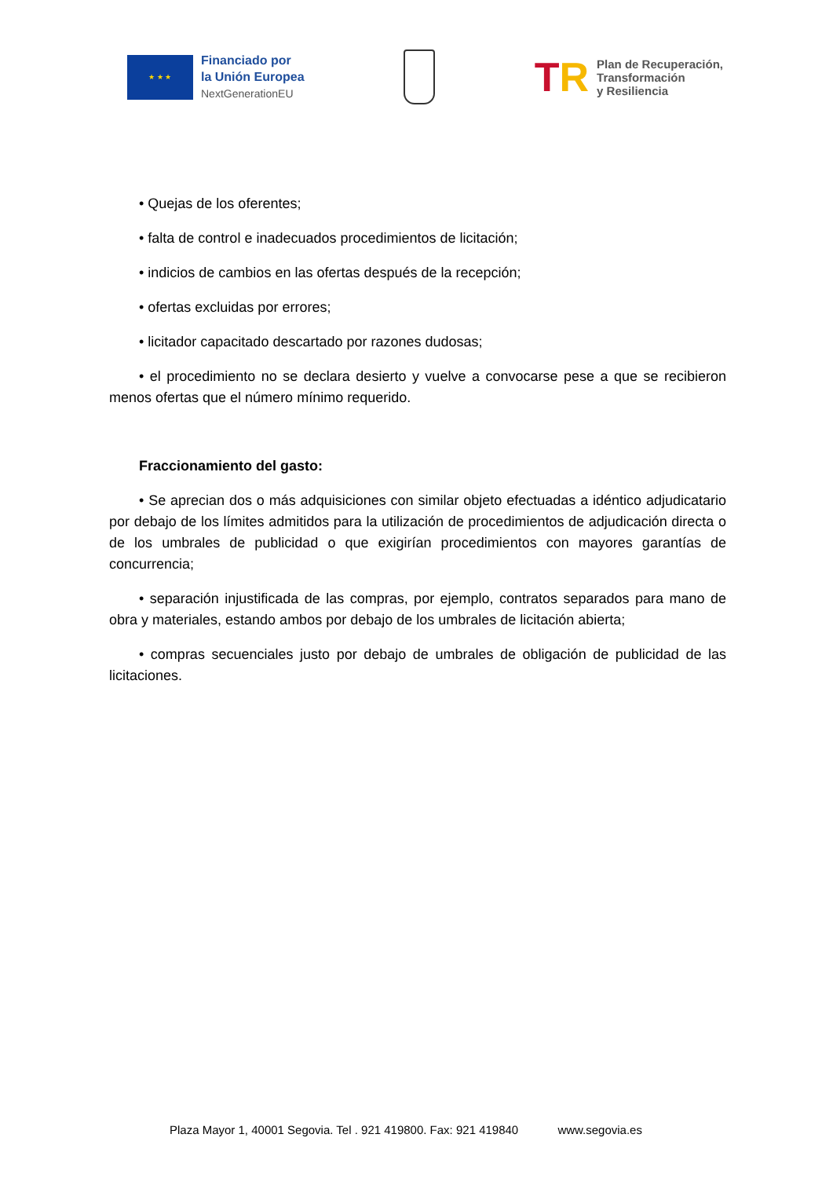★ ★ ★
Financiado por
la Unión Europea
NextGenerationEU
TR
Plan de Recuperación,
Transformación
y Resiliencia
• Quejas de los oferentes;
• falta de control e inadecuados procedimientos de licitación;
• indicios de cambios en las ofertas después de la recepción;
• ofertas excluidas por errores;
• licitador capacitado descartado por razones dudosas;
• el procedimiento no se declara desierto y vuelve a convocarse pese a que se recibieron menos ofertas que el número mínimo requerido.
Fraccionamiento del gasto:
• Se aprecian dos o más adquisiciones con similar objeto efectuadas a idéntico adjudicatario por debajo de los límites admitidos para la utilización de procedimientos de adjudicación directa o de los umbrales de publicidad o que exigirían procedimientos con mayores garantías de concurrencia;
• separación injustificada de las compras, por ejemplo, contratos separados para mano de obra y materiales, estando ambos por debajo de los umbrales de licitación abierta;
• compras secuenciales justo por debajo de umbrales de obligación de publicidad de las licitaciones.
Plaza Mayor 1, 40001 Segovia. Tel . 921 419800. Fax: 921 419840 www.segovia.es